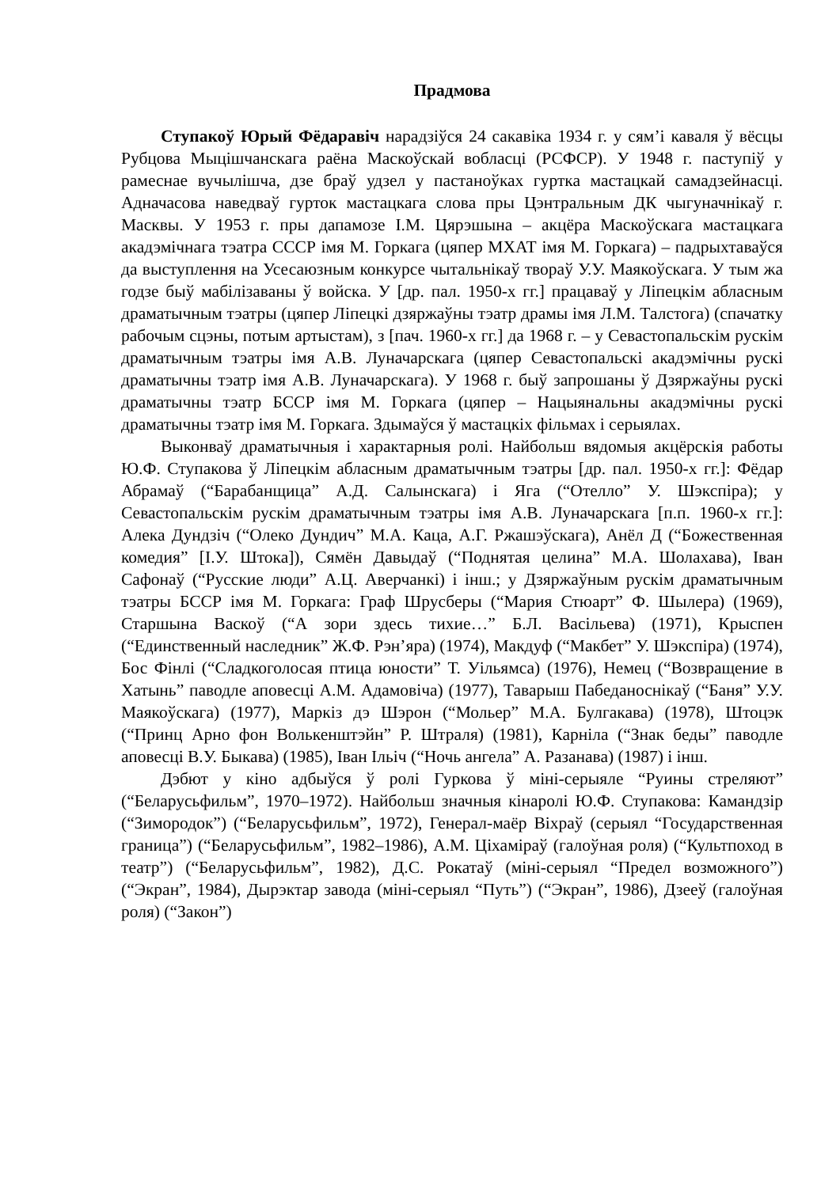Прадмова
Ступакоў Юрый Фёдаравіч нарадзіўся 24 сакавіка 1934 г. у сям’і каваля ў вёсцы Рубцова Мыцішчанскага раёна Маскоўскай вобласці (РСФСР). У 1948 г. паступіў у рамеснае вучылішча, дзе браў удзел у пастаноўках гуртка мастацкай самадзейнасці. Адначасова наведваў гурток мастацкага слова пры Цэнтральным ДК чыгуначнікаў г. Масквы. У 1953 г. пры дапамозе І.М. Цярэшына – акцёра Маскоўскага мастацкага акадэмічнага тэатра СССР імя М. Горкага (цяпер МХАТ імя М. Горкага) – падрыхтаваўся да выступлення на Усесаюзным конкурсе чытальнікаў твораў У.У. Маякоўскага. У тым жа годзе быў мабілізаваны ў войска. У [др. пал. 1950-х гг.] працаваў у Ліпецкім абласным драматычным тэатры (цяпер Ліпецкі дзяржаўны тэатр драмы імя Л.М. Талстога) (спачатку рабочым сцэны, потым артыстам), з [пач. 1960-х гг.] да 1968 г. – у Севастопальскім рускім драматычным тэатры імя А.В. Луначарскага (цяпер Севастопальскі акадэмічны рускі драматычны тэатр імя А.В. Луначарскага). У 1968 г. быў запрошаны ў Дзяржаўны рускі драматычны тэатр БССР імя М. Горкага (цяпер – Нацыянальны акадэмічны рускі драматычны тэатр імя М. Горкага. Здымаўся ў мастацкіх фільмах і серыялах.
Выконваў драматычныя і характарныя ролі. Найбольш вядомыя акцёрскія работы Ю.Ф. Ступакова ў Ліпецкім абласным драматычным тэатры [др. пал. 1950-х гг.]: Фёдар Абрамаў (“Барабанщица” А.Д. Салынскага) і Яга (“Отелло” У. Шэкспіра); у Севастопальскім рускім драматычным тэатры імя А.В. Луначарскага [п.п. 1960-х гг.]: Алека Дундзіч (“Олеко Дундич” М.А. Каца, А.Г. Ржашэўскага), Анёл Д (“Божественная комедия” [І.У. Штока]), Сямён Давыдаў (“Поднятая целина” М.А. Шолахава), Іван Сафонаў (“Русские люди” А.Ц. Аверчанкі) і інш.; у Дзяржаўным рускім драматычным тэатры БССР імя М. Горкага: Граф Шрусберы (“Мария Стюарт” Ф. Шылера) (1969), Старшына Васкоў (“А зори здесь тихие…” Б.Л. Васільева) (1971), Крыспен (“Единственный наследник” Ж.Ф. Рэн’яра) (1974), Макдуф (“Макбет” У. Шэкспіра) (1974), Бос Фінлі (“Сладкоголосая птица юности” Т. Уільямса) (1976), Немец (“Возвращение в Хатынь” паводле аповесці А.М. Адамовіча) (1977), Таварыш Пабеданоснікаў (“Баня” У.У. Маякоўскага) (1977), Маркіз дэ Шэрон (“Мольер” М.А. Булгакава) (1978), Штоцэк (“Принц Арно фон Волькенштэйн” Р. Штраля) (1981), Карніла (“Знак беды” паводле аповесці В.У. Быкава) (1985), Іван Ільіч (“Ночь ангела” А. Разанава) (1987) і інш.
Дэбют у кіно адбыўся ў ролі Гуркова ў міні-серыяле “Руины стреляют” (“Беларусьфильм”, 1970–1972). Найбольш значныя кінаролі Ю.Ф. Ступакова: Камандзір (“Зимородок”) (“Беларусьфильм”, 1972), Генерал-маёр Віхраў (серыял “Государственная граница”) (“Беларусьфильм”, 1982–1986), А.М. Ціхаміраў (галоўная роля) (“Культпоход в театр”) (“Беларусьфильм”, 1982), Д.С. Рокатаў (міні-серыял “Предел возможного”) (“Экран”, 1984), Дырэктар завода (міні-серыял “Путь”) (“Экран”, 1986), Дзееў (галоўная роля) (“Закон”)